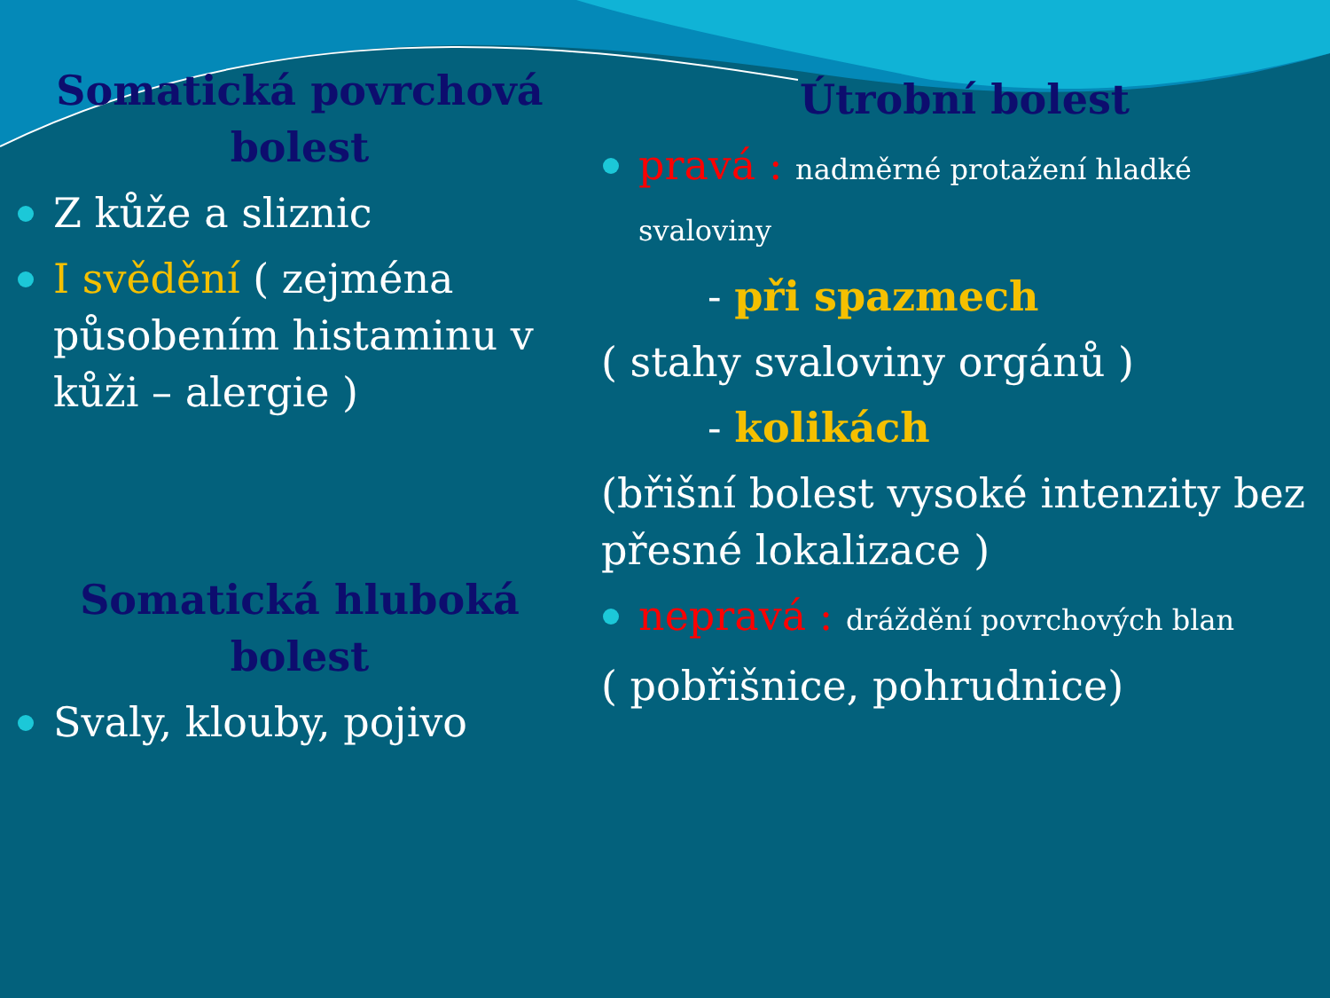Somatická povrchová bolest
Z kůže a sliznic
I svědění ( zejména působením histaminu v kůži – alergie )
Somatická hluboká bolest
Svaly, klouby, pojivo
Útrobní bolest
pravá : nadměrné protažení hladké svaloviny
- při spazmech
( stahy svaloviny orgánů )
- kolikách
(břišní bolest vysoké intenzity bez přesné lokalizace )
nepravá : dráždění povrchových blan
( pobřišnice, pohrudnice)